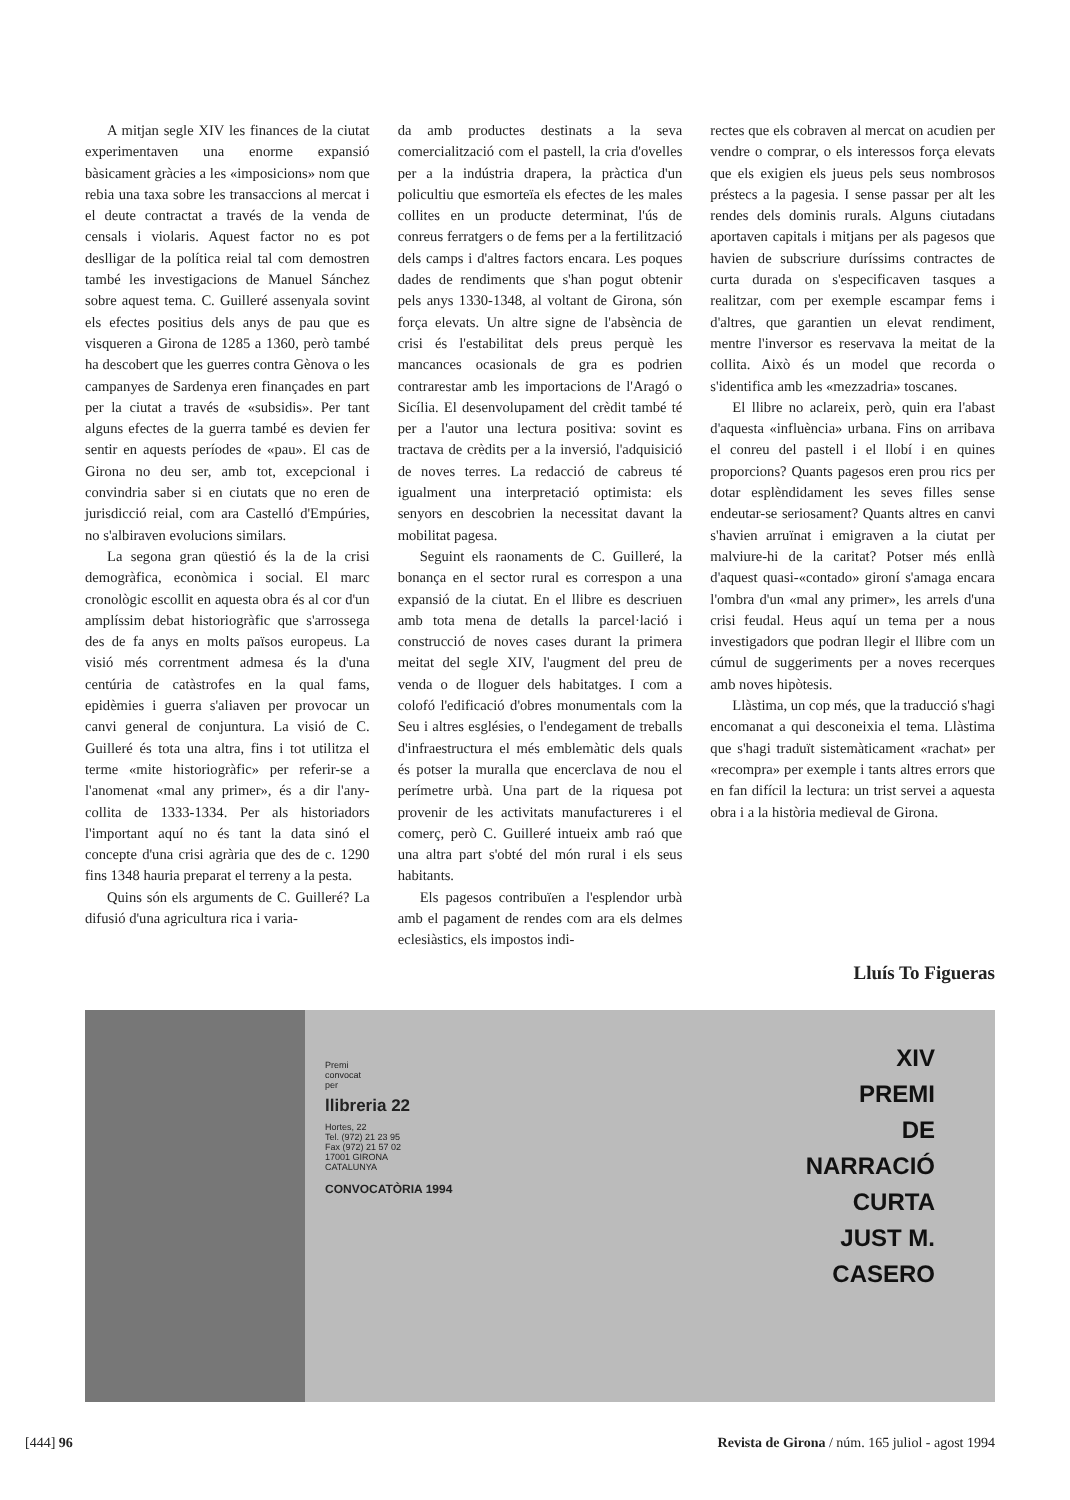A mitjan segle XIV les finances de la ciutat experimentaven una enorme expansió bàsicament gràcies a les «imposicions» nom que rebia una taxa sobre les transaccions al mercat i el deute contractat a través de la venda de censals i violaris. Aquest factor no es pot deslligar de la política reial tal com demostren també les investigacions de Manuel Sánchez sobre aquest tema. C. Guilleré assenyala sovint els efectes positius dels anys de pau que es visqueren a Girona de 1285 a 1360, però també ha descobert que les guerres contra Gènova o les campanyes de Sardenya eren finançades en part per la ciutat a través de «subsidis». Per tant alguns efectes de la guerra també es devien fer sentir en aquests períodes de «pau». El cas de Girona no deu ser, amb tot, excepcional i convindria saber si en ciutats que no eren de jurisdicció reial, com ara Castelló d'Empúries, no s'albiraven evolucions similars.
La segona gran qüestió és la de la crisi demogràfica, econòmica i social. El marc cronològic escollit en aquesta obra és al cor d'un amplíssim debat historiogràfic que s'arrossega des de fa anys en molts països europeus. La visió més correntment admesa és la d'una centúria de catàstrofes en la qual fams, epidèmies i guerra s'aliaven per provocar un canvi general de conjuntura. La visió de C. Guilleré és tota una altra, fins i tot utilitza el terme «mite historiogràfic» per referir-se a l'anomenat «mal any primer», és a dir l'any-collita de 1333-1334. Per als historiadors l'important aquí no és tant la data sinó el concepte d'una crisi agrària que des de c. 1290 fins 1348 hauria preparat el terreny a la pesta.
Quins són els arguments de C. Guilleré? La difusió d'una agricultura rica i varia-
da amb productes destinats a la seva comercialització com el pastell, la cria d'ovelles per a la indústria drapera, la pràctica d'un policultiu que esmorteïa els efectes de les males collites en un producte determinat, l'ús de conreus ferratgers o de fems per a la fertilització dels camps i d'altres factors encara. Les poques dades de rendiments que s'han pogut obtenir pels anys 1330-1348, al voltant de Girona, són força elevats. Un altre signe de l'absència de crisi és l'estabilitat dels preus perquè les mancances ocasionals de gra es podrien contrarestar amb les importacions de l'Aragó o Sicília. El desenvolupament del crèdit també té per a l'autor una lectura positiva: sovint es tractava de crèdits per a la inversió, l'adquisició de noves terres. La redacció de cabreus té igualment una interpretació optimista: els senyors en descobrien la necessitat davant la mobilitat pagesa.
Seguint els raonaments de C. Guilleré, la bonança en el sector rural es correspon a una expansió de la ciutat. En el llibre es descriuen amb tota mena de detalls la parcel·lació i construcció de noves cases durant la primera meitat del segle XIV, l'augment del preu de venda o de lloguer dels habitatges. I com a colofó l'edificació d'obres monumentals com la Seu i altres esglésies, o l'endegament de treballs d'infraestructura el més emblemàtic dels quals és potser la muralla que encerclava de nou el perímetre urbà. Una part de la riquesa pot provenir de les activitats manufactureres i el comerç, però C. Guilleré intueix amb raó que una altra part s'obté del món rural i els seus habitants.
Els pagesos contribuïen a l'esplendor urbà amb el pagament de rendes com ara els delmes eclesiàstics, els impostos indi-
rectes que els cobraven al mercat on acudien per vendre o comprar, o els interessos força elevats que els exigien els jueus pels seus nombrosos préstecs a la pagesia. I sense passar per alt les rendes dels dominis rurals. Alguns ciutadans aportaven capitals i mitjans per als pagesos que havien de subscriure duríssims contractes de curta durada on s'especificaven tasques a realitzar, com per exemple escampar fems i d'altres, que garantien un elevat rendiment, mentre l'inversor es reservava la meitat de la collita. Això és un model que recorda o s'identifica amb les «mezzadria» toscanes.
El llibre no aclareix, però, quin era l'abast d'aquesta «influència» urbana. Fins on arribava el conreu del pastell i el llobí i en quines proporcions? Quants pagesos eren prou rics per dotar esplèndidament les seves filles sense endeutar-se seriosament? Quants altres en canvi s'havien arruïnat i emigraven a la ciutat per malviure-hi de la caritat? Potser més enllà d'aquest quasi-«contado» gironí s'amaga encara l'ombra d'un «mal any primer», les arrels d'una crisi feudal. Heus aquí un tema per a nous investigadors que podran llegir el llibre com un cúmul de suggeriments per a noves recerques amb noves hipòtesis.
Llàstima, un cop més, que la traducció s'hagi encomanat a qui desconeixia el tema. Llàstima que s'hagi traduït sistemàticament «rachat» per «recompra» per exemple i tants altres errors que en fan difícil la lectura: un trist servei a aquesta obra i a la història medieval de Girona.
Lluís To Figueras
Premi
convocat
per
llibreria 22
Hortes, 22
Tel. (972) 21 23 95
Fax (972) 21 57 02
17001 GIRONA
CATALUNYA
CONVOCATÒRIA 1994
XIV
PREMI
DE
NARRACIÓ
CURTA
JUST M.
CASERO
[444] 96 Revista de Girona / núm. 165 juliol - agost 1994